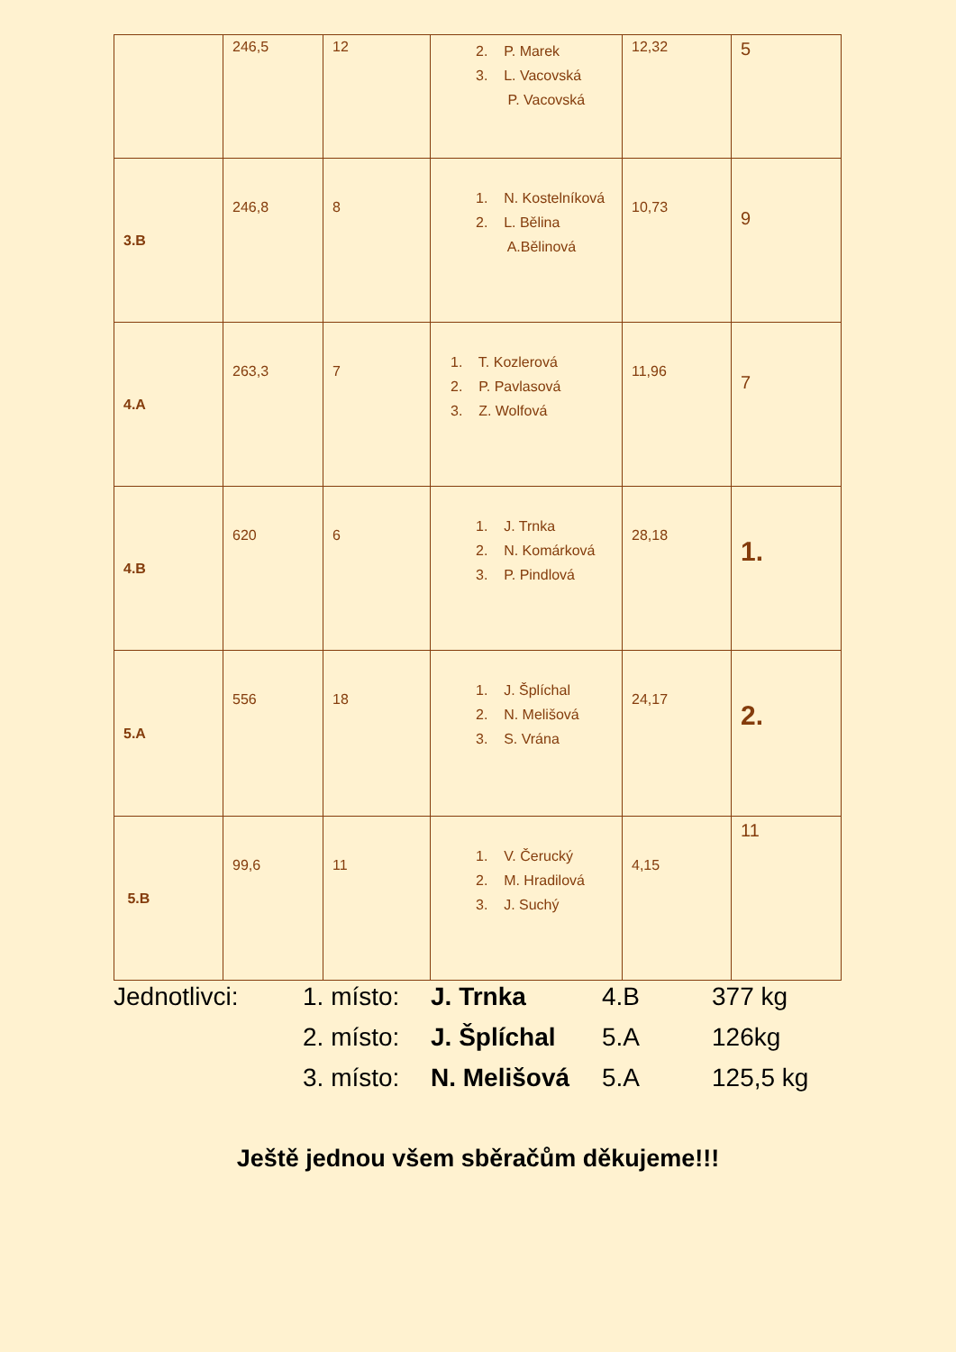| | 246,5 | 12 | 2. P. Marek 3. L. Vacovská P. Vacovská | 12,32 | 5 |
| 3.B | 246,8 | 8 | 1. N. Kostelníková 2. L. Bělina A.Bělinová | 10,73 | 9 |
| 4.A | 263,3 | 7 | 1. T. Kozlerová 2. P. Pavlasová 3. Z. Wolfová | 11,96 | 7 |
| 4.B | 620 | 6 | 1. J. Trnka 2. N. Komárková 3. P. Pindlová | 28,18 | 1. |
| 5.A | 556 | 18 | 1. J. Šplíchal 2. N. Melišová 3. S. Vrána | 24,17 | 2. |
| 5.B | 99,6 | 11 | 1. V. Čerucký 2. M. Hradilová 3. J. Suchý | 4,15 | 11 |
Jednotlivci: 1. místo: J. Trnka 4.B 377 kg
2. místo: J. Šplíchal 5.A 126kg
3. místo: N. Melišová 5.A 125,5 kg
Ještě jednou všem sběračům děkujeme!!!